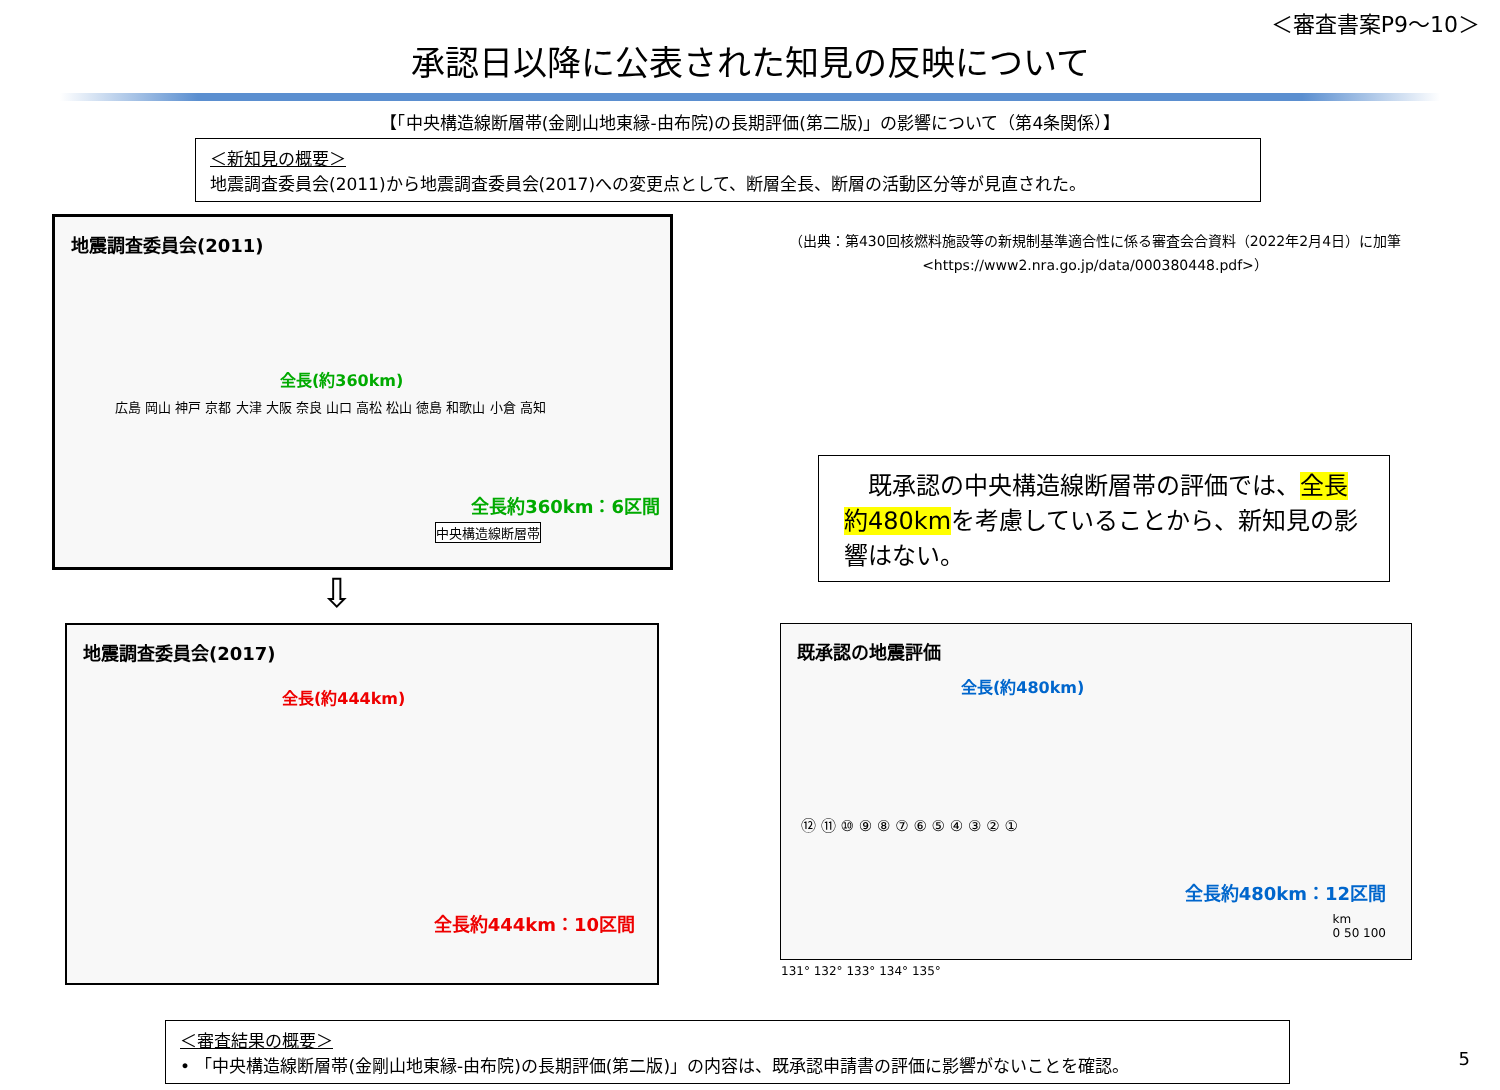＜審査書案P9～10＞
承認日以降に公表された知見の反映について
【「中央構造線断層帯(金剛山地東縁-由布院)の長期評価(第二版)」の影響について（第4条関係）】
＜新知見の概要＞
地震調査委員会(2011)から地震調査委員会(2017)への変更点として、断層全長、断層の活動区分等が見直された。
地震調査委員会(2011)
全長(約360km)
広島 岡山 神戸 京都 大津 大阪 奈良 山口 高松 松山 徳島 和歌山 小倉 高知
全長約360km：6区間
中央構造線断層帯
⇩
（出典：第430回核燃料施設等の新規制基準適合性に係る審査会合資料（2022年2月4日）に加筆
<https://www2.nra.go.jp/data/000380448.pdf>）
　既承認の中央構造線断層帯の評価では、全長約480kmを考慮していることから、新知見の影響はない。
地震調査委員会(2017)
全長(約444km)
全長約444km：10区間
既承認の地震評価
全長(約480km)
⑫ ⑪ ⑩ ⑨ ⑧ ⑦ ⑥ ⑤ ④ ③ ② ①
全長約480km：12区間
km
0 50 100
131° 132° 133° 134° 135°
＜審査結果の概要＞
• 「中央構造線断層帯(金剛山地東縁-由布院)の長期評価(第二版)」の内容は、既承認申請書の評価に影響がないことを確認。
5